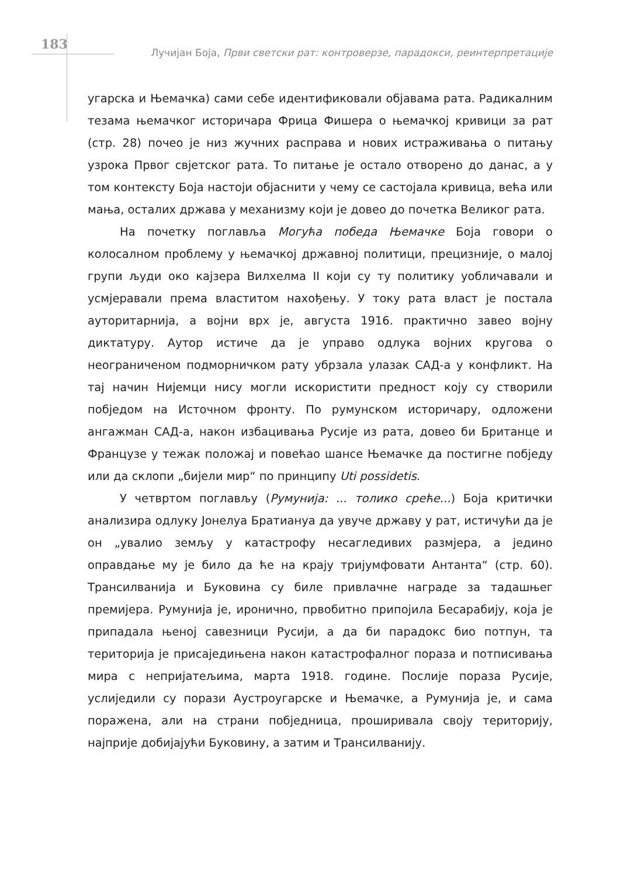183
Лучијан Боја, Први светски рат: контроверзе, парадокси, реинтерпретације
угарска и Њемачка) сами себе идентификовали објавама рата. Радикалним тезама њемачког историчара Фрица Фишера о њемачкој кривици за рат (стр. 28) почео је низ жучних расправа и нових истраживања о питању узрока Првог свјетског рата. То питање је остало отворено до данас, а у том контексту Боја настоји објаснити у чему се састојала кривица, већа или мања, осталих држава у механизму који је довео до почетка Великог рата.
На почетку поглавља Могућа победа Њемачке Боја говори о колосалном проблему у њемачкој државној политици, прецизније, о малој групи људи око кајзера Вилхелма II који су ту политику уобличавали и усмјеравали према властитом нахођењу. У току рата власт је постала ауторитарнија, а војни врх је, августа 1916. практично завео војну диктатуру. Аутор истиче да је управо одлука војних кругова о неограниченом подморничком рату убрзала улазак САД-а у конфликт. На тај начин Нијемци нису могли искористити предност коју су створили побједом на Источном фронту. По румунском историчару, одложени ангажман САД-а, након избацивања Русије из рата, довео би Британце и Французе у тежак положај и повећао шансе Њемачке да постигне побједу или да склопи „бијели мир“ по принципу Uti possidetis.
У четвртом поглављу (Румунија: ... толико среће...) Боја критички анализира одлуку Јонелуа Братиануа да увуче државу у рат, истичући да је он „увалио земљу у катастрофу несагледивих размјера, а једино оправдање му је било да ће на крају тријумфовати Антанта“ (стр. 60). Трансилванија и Буковина су биле привлачне награде за тадашњег премијера. Румунија је, иронично, првобитно припојила Бесарабију, која је припадала њеној савезници Русији, а да би парадокс био потпун, та територија је присаједињена након катастрофалног пораза и потписивања мира с непријатељима, марта 1918. године. Послије пораза Русије, услиједили су порази Аустроугарске и Њемачке, а Румунија је, и сама поражена, али на страни побједница, проширивала своју територију, најприје добијајући Буковину, а затим и Трансилванију.